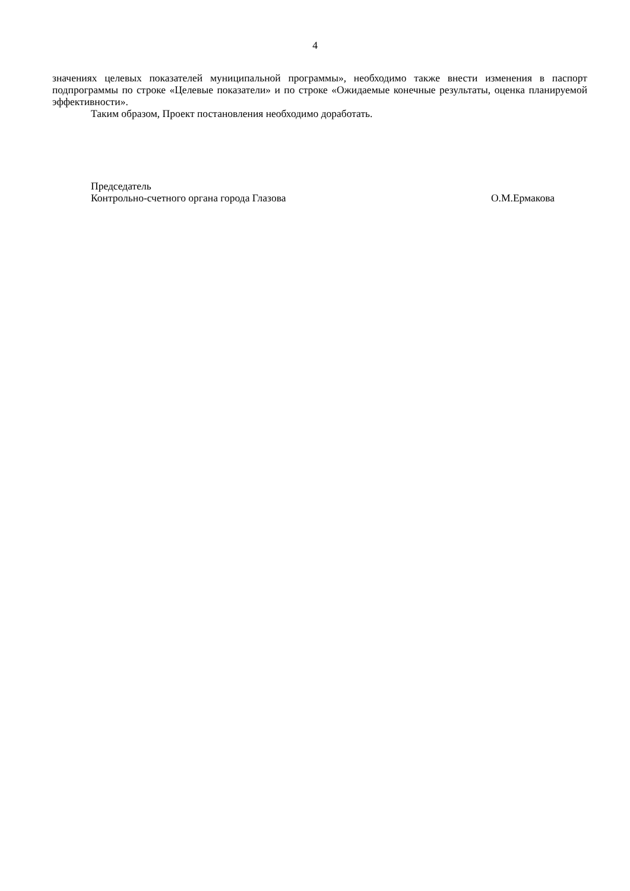4
значениях целевых показателей муниципальной программы», необходимо также внести изменения в паспорт подпрограммы по строке «Целевые показатели» и по строке «Ожидаемые конечные результаты, оценка планируемой эффективности».
Таким образом, Проект постановления необходимо доработать.
Председатель
Контрольно-счетного органа города Глазова О.М.Ермакова